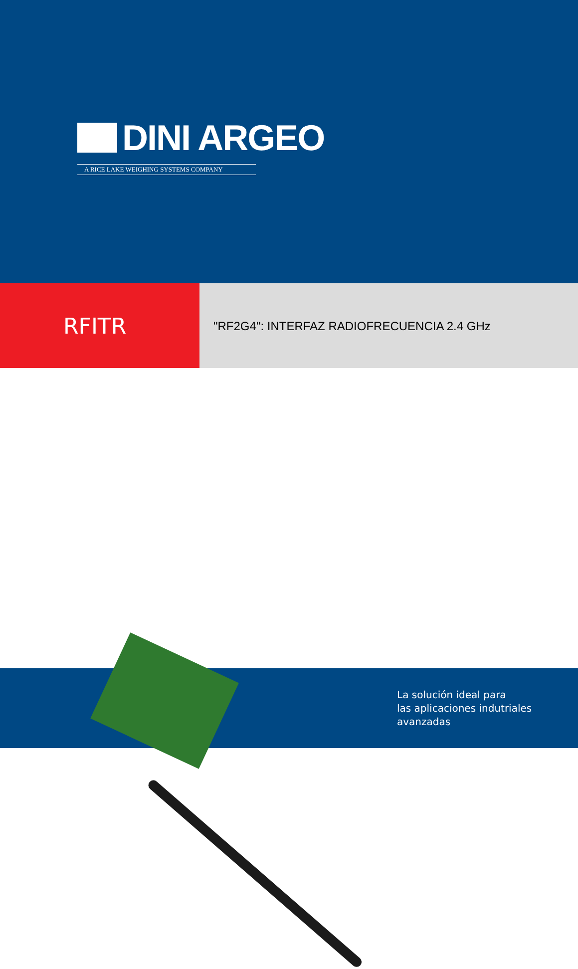DINI ARGEO
A RICE LAKE WEIGHING SYSTEMS COMPANY
RFITR
"RF2G4": INTERFAZ RADIOFRECUENCIA 2.4 GHz
La solución ideal para
las aplicaciones indutriales
avanzadas